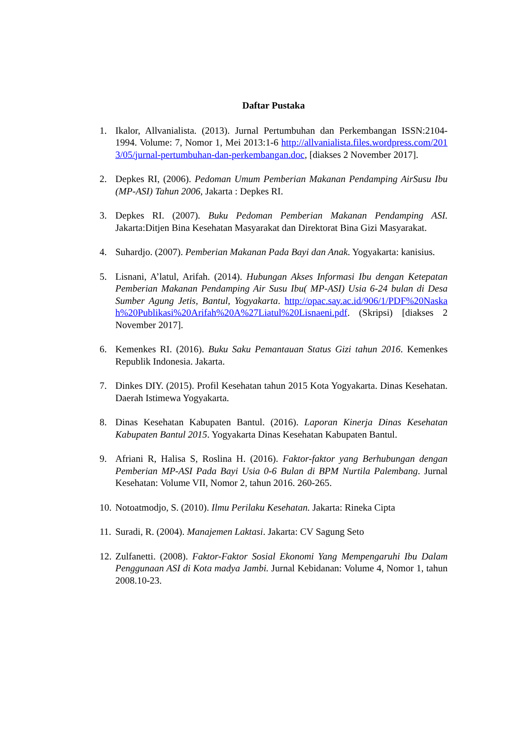Daftar Pustaka
1. Ikalor, Allvanialista. (2013). Jurnal Pertumbuhan dan Perkembangan ISSN:2104-1994. Volume: 7, Nomor 1, Mei 2013:1-6 http://allvanialista.files.wordpress.com/2013/05/jurnal-pertumbuhan-dan-perkembangan.doc, [diakses 2 November 2017].
2. Depkes RI, (2006). Pedoman Umum Pemberian Makanan Pendamping AirSusu Ibu (MP-ASI) Tahun 2006, Jakarta : Depkes RI.
3. Depkes RI. (2007). Buku Pedoman Pemberian Makanan Pendamping ASI. Jakarta:Ditjen Bina Kesehatan Masyarakat dan Direktorat Bina Gizi Masyarakat.
4. Suhardjo. (2007). Pemberian Makanan Pada Bayi dan Anak. Yogyakarta: kanisius.
5. Lisnani, A’latul, Arifah. (2014). Hubungan Akses Informasi Ibu dengan Ketepatan Pemberian Makanan Pendamping Air Susu Ibu( MP-ASI) Usia 6-24 bulan di Desa Sumber Agung Jetis, Bantul, Yogyakarta. http://opac.say.ac.id/906/1/PDF%20Naskah%20Publikasi%20Arifah%20A%27Liatul%20Lisnaeni.pdf. (Skripsi) [diakses 2 November 2017].
6. Kemenkes RI. (2016). Buku Saku Pemantauan Status Gizi tahun 2016. Kemenkes Republik Indonesia. Jakarta.
7. Dinkes DIY. (2015). Profil Kesehatan tahun 2015 Kota Yogyakarta. Dinas Kesehatan. Daerah Istimewa Yogyakarta.
8. Dinas Kesehatan Kabupaten Bantul. (2016). Laporan Kinerja Dinas Kesehatan Kabupaten Bantul 2015. Yogyakarta Dinas Kesehatan Kabupaten Bantul.
9. Afriani R, Halisa S, Roslina H. (2016). Faktor-faktor yang Berhubungan dengan Pemberian MP-ASI Pada Bayi Usia 0-6 Bulan di BPM Nurtila Palembang. Jurnal Kesehatan: Volume VII, Nomor 2, tahun 2016. 260-265.
10.
Notoatmodjo, S. (2010). Ilmu Perilaku Kesehatan. Jakarta: Rineka Cipta
11.
Suradi, R. (2004). Manajemen Laktasi. Jakarta: CV Sagung Seto
12.
Zulfanetti. (2008). Faktor-Faktor Sosial Ekonomi Yang Mempengaruhi Ibu Dalam Penggunaan ASI di Kota madya Jambi. Jurnal Kebidanan: Volume 4, Nomor 1, tahun 2008.10-23.